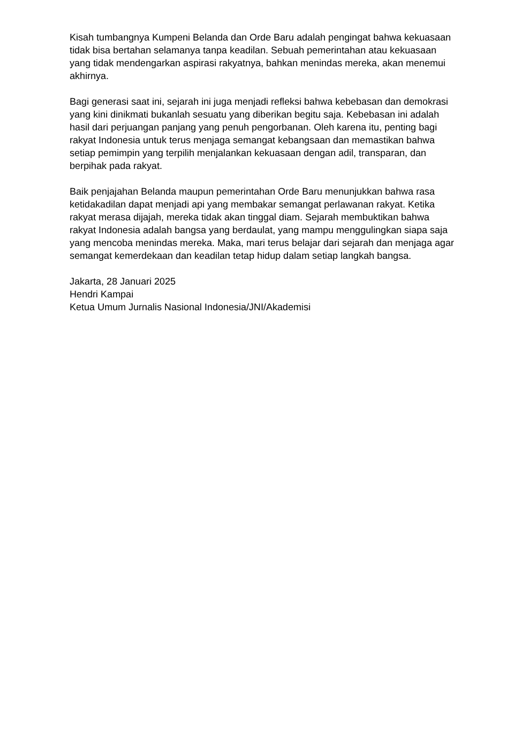Kisah tumbangnya Kumpeni Belanda dan Orde Baru adalah pengingat bahwa kekuasaan tidak bisa bertahan selamanya tanpa keadilan. Sebuah pemerintahan atau kekuasaan yang tidak mendengarkan aspirasi rakyatnya, bahkan menindas mereka, akan menemui akhirnya.
Bagi generasi saat ini, sejarah ini juga menjadi refleksi bahwa kebebasan dan demokrasi yang kini dinikmati bukanlah sesuatu yang diberikan begitu saja. Kebebasan ini adalah hasil dari perjuangan panjang yang penuh pengorbanan. Oleh karena itu, penting bagi rakyat Indonesia untuk terus menjaga semangat kebangsaan dan memastikan bahwa setiap pemimpin yang terpilih menjalankan kekuasaan dengan adil, transparan, dan berpihak pada rakyat.
Baik penjajahan Belanda maupun pemerintahan Orde Baru menunjukkan bahwa rasa ketidakadilan dapat menjadi api yang membakar semangat perlawanan rakyat. Ketika rakyat merasa dijajah, mereka tidak akan tinggal diam. Sejarah membuktikan bahwa rakyat Indonesia adalah bangsa yang berdaulat, yang mampu menggulingkan siapa saja yang mencoba menindas mereka. Maka, mari terus belajar dari sejarah dan menjaga agar semangat kemerdekaan dan keadilan tetap hidup dalam setiap langkah bangsa.
Jakarta, 28 Januari 2025
Hendri Kampai
Ketua Umum Jurnalis Nasional Indonesia/JNI/Akademisi